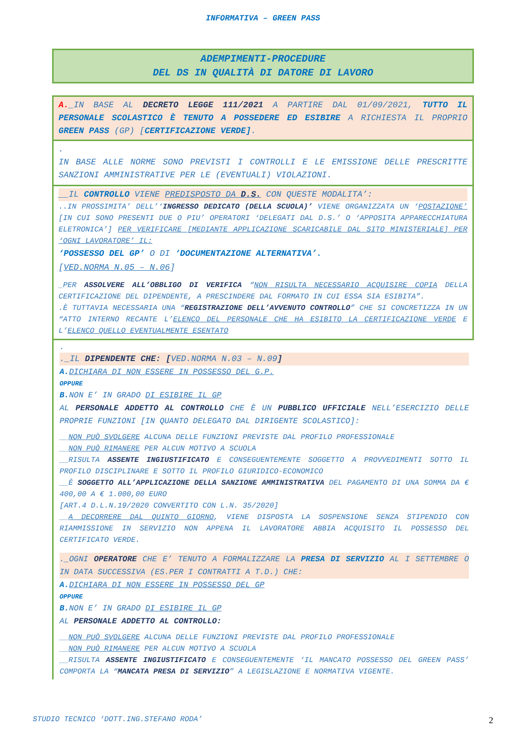INFORMATIVA – GREEN PASS
ADEMPIMENTI-PROCEDURE
DEL DS IN QUALITÀ DI DATORE DI LAVORO
A._IN BASE AL DECRETO LEGGE 111/2021 A PARTIRE DAL 01/09/2021, TUTTO IL PERSONALE SCOLASTICO È TENUTO A POSSEDERE ED ESIBIRE A RICHIESTA IL PROPRIO GREEN PASS (GP) [CERTIFICAZIONE VERDE].
.
IN BASE ALLE NORME SONO PREVISTI I CONTROLLI E LE EMISSIONE DELLE PRESCRITTE SANZIONI AMMINISTRATIVE PER LE (EVENTUALI) VIOLAZIONI.
__IL CONTROLLO VIENE PREDISPOSTO DA D.S. CON QUESTE MODALITA’:
..IN PROSSIMITA’ DELL’‘INGRESSO DEDICATO (DELLA SCUOLA)’ VIENE ORGANIZZATA UN ‘POSTAZIONE’ [IN CUI SONO PRESENTI DUE O PIU’ OPERATORI ‘DELEGATI DAL D.S.’ O ‘APPOSITA APPARECCHIATURA ELETRONICA’] PER VERIFICARE [MEDIANTE APPLICAZIONE SCARICABILE DAL SITO MINISTERIALE] PER ‘OGNI LAVORATORE’ IL:
‘POSSESSO DEL GP’ O DI ‘DOCUMENTAZIONE ALTERNATIVA’.
[VED.NORMA N.05 – N.06]
_PER ASSOLVERE ALL’OBBLIGO DI VERIFICA “NON RISULTA NECESSARIO ACQUISIRE COPIA DELLA CERTIFICAZIONE DEL DIPENDENTE, A PRESCINDERE DAL FORMATO IN CUI ESSA SIA ESIBITA”.
.È TUTTAVIA NECESSARIA UNA “REGISTRAZIONE DELL’AVVENUTO CONTROLLO” CHE SI CONCRETIZZA IN UN “ATTO INTERNO RECANTE L’ELENCO DEL PERSONALE CHE HA ESIBITO LA CERTIFICAZIONE VERDE E L’ELENCO QUELLO EVENTUALMENTE ESENTATO
.
._IL DIPENDENTE CHE: [VED.NORMA N.03 – N.09]
A. DICHIARA DI NON ESSERE IN POSSESSO DEL G.P.
OPPURE
B. NON E’ IN GRADO DI ESIBIRE IL GP
AL PERSONALE ADDETTO AL CONTROLLO CHE È UN PUBBLICO UFFICIALE NELL’ESERCIZIO DELLE PROPRIE FUNZIONI [IN QUANTO DELEGATO DAL DIRIGENTE SCOLASTICO]:
__NON PUÒ SVOLGERE ALCUNA DELLE FUNZIONI PREVISTE DAL PROFILO PROFESSIONALE
__NON PUÒ RIMANERE PER ALCUN MOTIVO A SCUOLA
__RISULTA ASSENTE INGIUSTIFICATO E CONSEGUENTEMENTE SOGGETTO A PROVVEDIMENTI SOTTO IL PROFILO DISCIPLINARE E SOTTO IL PROFILO GIURIDICO-ECONOMICO
__È SOGGETTO ALL’APPLICAZIONE DELLA SANZIONE AMMINISTRATIVA DEL PAGAMENTO DI UNA SOMMA DA € 400,00 A € 1.000,00 EURO
[ART.4 D.L.N.19/2020 CONVERTITO CON L.N. 35/2020]
__A DECORRERE DAL QUINTO GIORNO, VIENE DISPOSTA LA SOSPENSIONE SENZA STIPENDIO CON RIAMMISSIONE IN SERVIZIO NON APPENA IL LAVORATORE ABBIA ACQUISITO IL POSSESSO DEL CERTIFICATO VERDE.
._OGNI OPERATORE CHE E’ TENUTO A FORMALIZZARE LA PRESA DI SERVIZIO AL I SETTEMBRE O IN DATA SUCCESSIVA (ES.PER I CONTRATTI A T.D.) CHE:
A. DICHIARA DI NON ESSERE IN POSSESSO DEL GP
OPPURE
B. NON E’ IN GRADO DI ESIBIRE IL GP
AL PERSONALE ADDETTO AL CONTROLLO:
__NON PUÒ SVOLGERE ALCUNA DELLE FUNZIONI PREVISTE DAL PROFILO PROFESSIONALE
__NON PUÒ RIMANERE PER ALCUN MOTIVO A SCUOLA
__RISULTA ASSENTE INGIUSTIFICATO E CONSEGUENTEMENTE ‘IL MANCATO POSSESSO DEL GREEN PASS’ COMPORTA LA “MANCATA PRESA DI SERVIZIO” A LEGISLAZIONE E NORMATIVA VIGENTE.
STUDIO TECNICO ‘DOTT.ING.STEFANO RODA’ 2